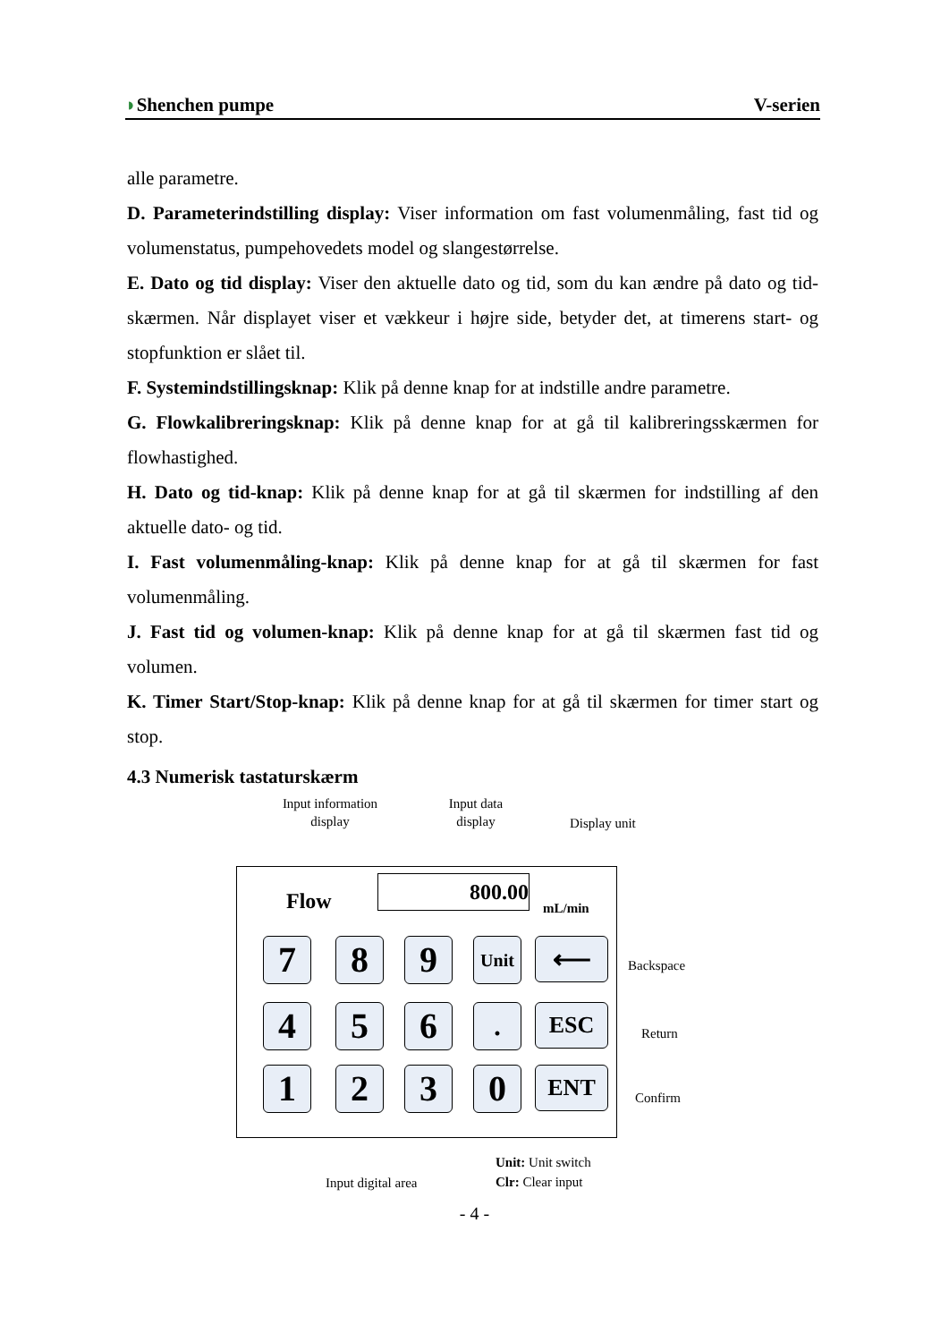◗Shenchen pumpe V-serien
alle parametre.
D. Parameterindstilling display: Viser information om fast volumenmåling, fast tid og volumenstatus, pumpehovedets model og slangestørrelse.
E. Dato og tid display: Viser den aktuelle dato og tid, som du kan ændre på dato og tid-skærmen. Når displayet viser et vækkeur i højre side, betyder det, at timerens start- og stopfunktion er slået til.
F. Systemindstillingsknap: Klik på denne knap for at indstille andre parametre.
G. Flowkalibreringsknap: Klik på denne knap for at gå til kalibreringsskærmen for flowhastighed.
H. Dato og tid-knap: Klik på denne knap for at gå til skærmen for indstilling af den aktuelle dato- og tid.
I. Fast volumenmåling-knap: Klik på denne knap for at gå til skærmen for fast volumenmåling.
J. Fast tid og volumen-knap: Klik på denne knap for at gå til skærmen fast tid og volumen.
K. Timer Start/Stop-knap: Klik på denne knap for at gå til skærmen for timer start og stop.
4.3 Numerisk tastaturskærm
Input information display
Input data display
Display unit
Flow 800.00
mL/min
7 8 9 Unit ⟵ Backspace
4 5 6 . ESC Return
1 2 3 0 ENT Confirm
Input digital area
Unit: Unit switch
Clr: Clear input
- 4 -